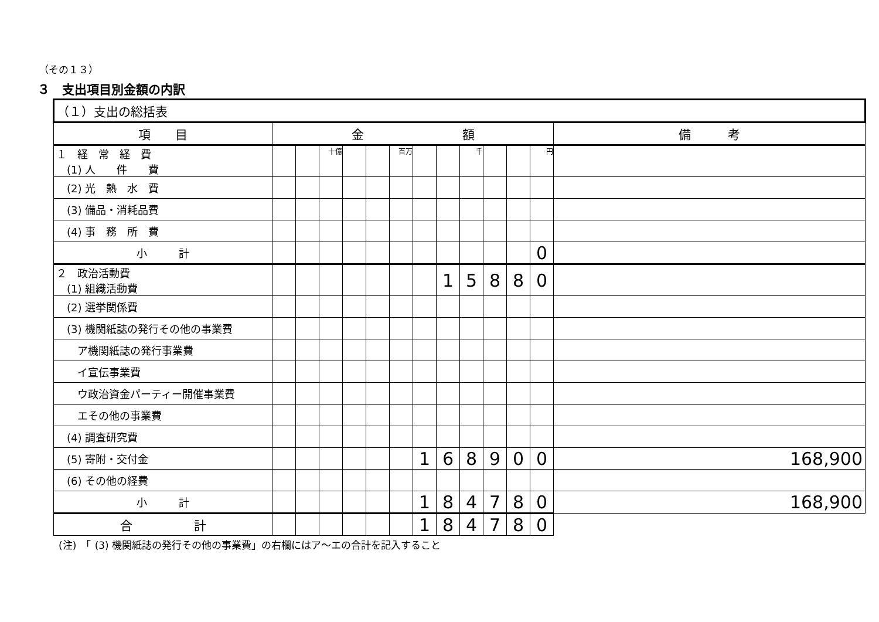（その１３）
３　支出項目別金額の内訳
| （１）支出の総括表 | | | | | | | | | | | | | |
| 項 目 | 金 額 | | | | | | | | | | | | 備 考 |
| １ 経 常 経 費 (1) 人 件 費 | | | 十億 | | | 百万 | | | 千 | | | 円 | |
| (2) 光 熱 水 費 | | | | | | | | | | | | | |
| (3) 備品・消耗品費 | | | | | | | | | | | | | |
| (4) 事 務 所 費 | | | | | | | | | | | | | |
| 小 計 | | | | | | | | | | | | 0 | |
| ２ 政治活動費 (1) 組織活動費 | | | | | | | | 1 | 5 | 8 | 8 | 0 | |
| (2) 選挙関係費 | | | | | | | | | | | | | |
| (3) 機関紙誌の発行その他の事業費 | | | | | | | | | | | | | |
| ア機関紙誌の発行事業費 | | | | | | | | | | | | | |
| イ宣伝事業費 | | | | | | | | | | | | | |
| ウ政治資金パーティー開催事業費 | | | | | | | | | | | | | |
| エその他の事業費 | | | | | | | | | | | | | |
| (4) 調査研究費 | | | | | | | | | | | | | |
| (5) 寄附・交付金 | | | | | | | 1 | 6 | 8 | 9 | 0 | 0 | 168,900 |
| (6) その他の経費 | | | | | | | | | | | | | |
| 小 計 | | | | | | | 1 | 8 | 4 | 7 | 8 | 0 | 168,900 |
| 合 計 | | | | | | | 1 | 8 | 4 | 7 | 8 | 0 | |
(注)　「 (3) 機関紙誌の発行その他の事業費」の右欄にはア～エの合計を記入すること